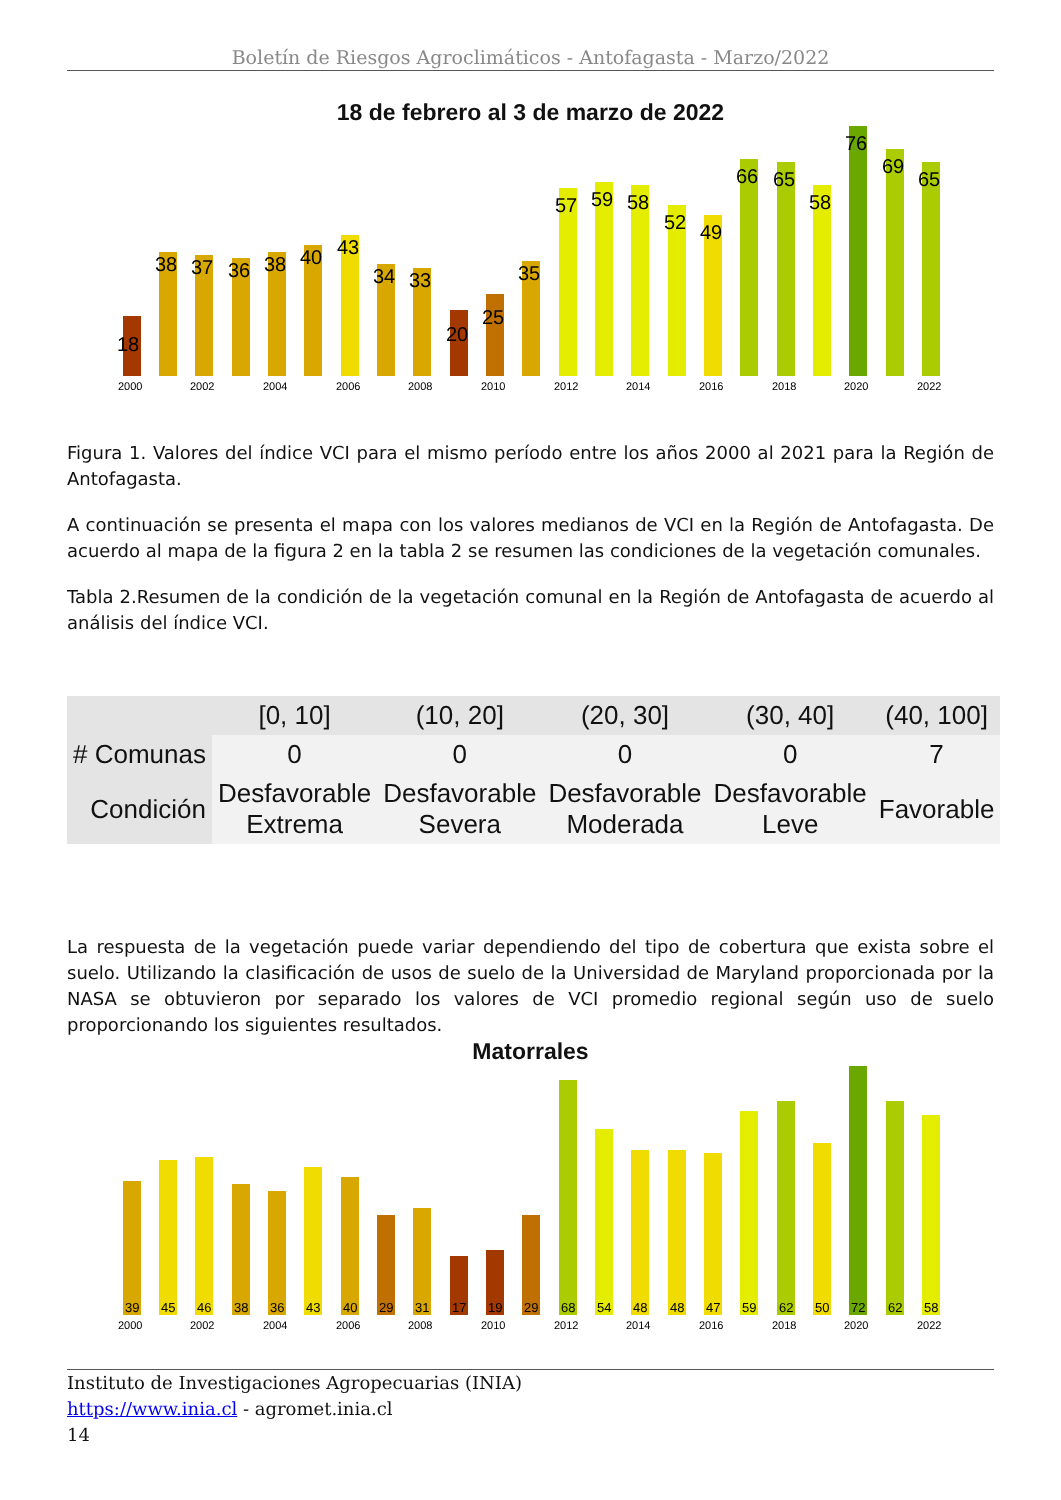Boletín de Riesgos Agroclimáticos - Antofagasta - Marzo/2022
18 de febrero al 3 de marzo de 2022
18
38
37
36
38
40
43
34
33
20
25
35
57
59
58
52
49
66
65
58
76
69
65
2000
2002
2004
2006
2008
2010
2012
2014
2016
2018
2020
2022
Figura 1. Valores del índice VCI para el mismo período entre los años 2000 al 2021 para la Región de Antofagasta.
A continuación se presenta el mapa con los valores medianos de VCI en la Región de Antofagasta. De acuerdo al mapa de la figura 2 en la tabla 2 se resumen las condiciones de la vegetación comunales.
Tabla 2.Resumen de la condición de la vegetación comunal en la Región de Antofagasta de acuerdo al análisis del índice VCI.
| | [0, 10] | (10, 20] | (20, 30] | (30, 40] | (40, 100] |
| --- | --- | --- | --- | --- | --- |
| # Comunas | 0 | 0 | 0 | 0 | 7 |
| Condición | Desfavorable Extrema | Desfavorable Severa | Desfavorable Moderada | Desfavorable Leve | Favorable |
La respuesta de la vegetación puede variar dependiendo del tipo de cobertura que exista sobre el suelo. Utilizando la clasificación de usos de suelo de la Universidad de Maryland proporcionada por la NASA se obtuvieron por separado los valores de VCI promedio regional según uso de suelo proporcionando los siguientes resultados.
Matorrales
39
45
46
38
36
43
40
29
31
17
19
29
68
54
48
48
47
59
62
50
72
62
58
2000
2002
2004
2006
2008
2010
2012
2014
2016
2018
2020
2022
Instituto de Investigaciones Agropecuarias (INIA)
https://www.inia.cl - agromet.inia.cl
14